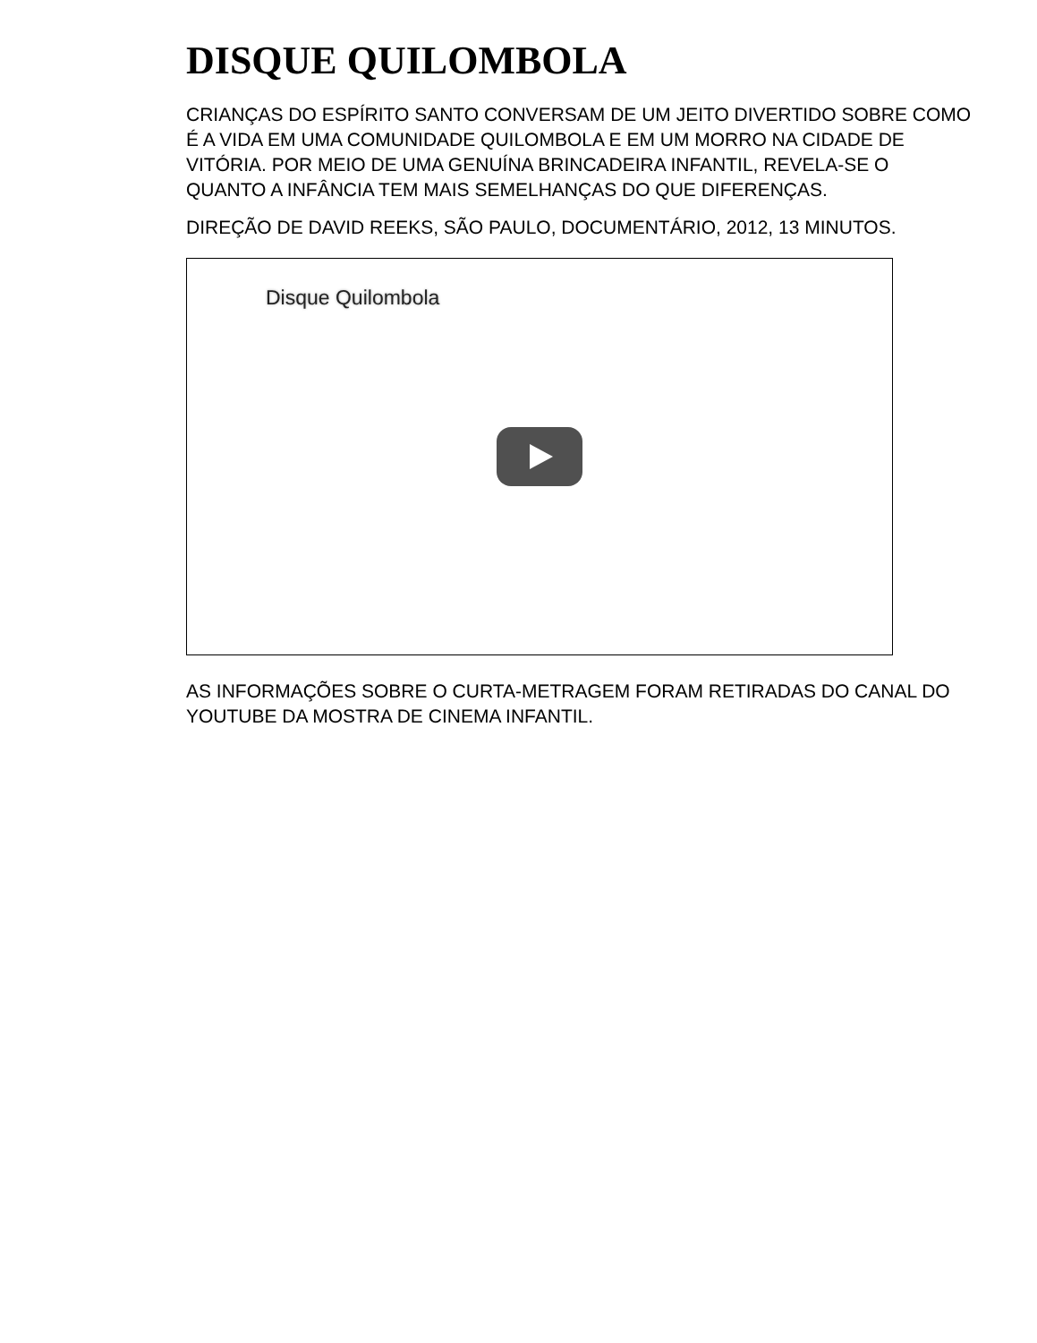DISQUE QUILOMBOLA
CRIANÇAS DO ESPÍRITO SANTO CONVERSAM DE UM JEITO DIVERTIDO SOBRE COMO É A VIDA EM UMA COMUNIDADE QUILOMBOLA E EM UM MORRO NA CIDADE DE VITÓRIA. POR MEIO DE UMA GENUÍNA BRINCADEIRA INFANTIL, REVELA-SE O QUANTO A INFÂNCIA TEM MAIS SEMELHANÇAS DO QUE DIFERENÇAS.
DIREÇÃO DE DAVID REEKS, SÃO PAULO, DOCUMENTÁRIO, 2012, 13 MINUTOS.
Disque Quilombola
AS INFORMAÇÕES SOBRE O CURTA-METRAGEM FORAM RETIRADAS DO CANAL DO YOUTUBE DA MOSTRA DE CINEMA INFANTIL.